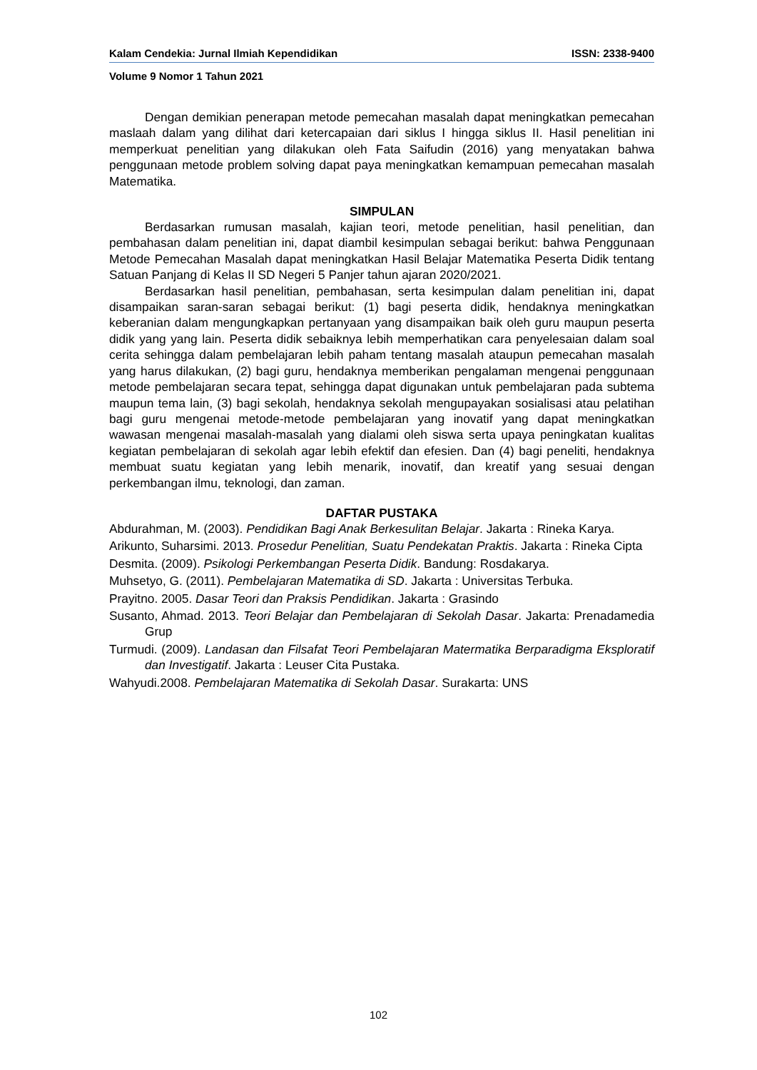Kalam Cendekia: Jurnal Ilmiah Kependidikan ISSN: 2338-9400
Volume 9 Nomor 1 Tahun 2021
Dengan demikian penerapan metode pemecahan masalah dapat meningkatkan pemecahan maslaah dalam yang dilihat dari ketercapaian dari siklus I hingga siklus II. Hasil penelitian ini memperkuat penelitian yang dilakukan oleh Fata Saifudin (2016) yang menyatakan bahwa penggunaan metode problem solving dapat paya meningkatkan kemampuan pemecahan masalah Matematika.
SIMPULAN
Berdasarkan rumusan masalah, kajian teori, metode penelitian, hasil penelitian, dan pembahasan dalam penelitian ini, dapat diambil kesimpulan sebagai berikut: bahwa Penggunaan Metode Pemecahan Masalah dapat meningkatkan Hasil Belajar Matematika Peserta Didik tentang Satuan Panjang di Kelas II SD Negeri 5 Panjer tahun ajaran 2020/2021.
Berdasarkan hasil penelitian, pembahasan, serta kesimpulan dalam penelitian ini, dapat disampaikan saran-saran sebagai berikut: (1) bagi peserta didik, hendaknya meningkatkan keberanian dalam mengungkapkan pertanyaan yang disampaikan baik oleh guru maupun peserta didik yang yang lain. Peserta didik sebaiknya lebih memperhatikan cara penyelesaian dalam soal cerita sehingga dalam pembelajaran lebih paham tentang masalah ataupun pemecahan masalah yang harus dilakukan, (2) bagi guru, hendaknya memberikan pengalaman mengenai penggunaan metode pembelajaran secara tepat, sehingga dapat digunakan untuk pembelajaran pada subtema maupun tema lain, (3) bagi sekolah, hendaknya sekolah mengupayakan sosialisasi atau pelatihan bagi guru mengenai metode-metode pembelajaran yang inovatif yang dapat meningkatkan wawasan mengenai masalah-masalah yang dialami oleh siswa serta upaya peningkatan kualitas kegiatan pembelajaran di sekolah agar lebih efektif dan efesien. Dan (4) bagi peneliti, hendaknya membuat suatu kegiatan yang lebih menarik, inovatif, dan kreatif yang sesuai dengan perkembangan ilmu, teknologi, dan zaman.
DAFTAR PUSTAKA
Abdurahman, M. (2003). Pendidikan Bagi Anak Berkesulitan Belajar. Jakarta : Rineka Karya.
Arikunto, Suharsimi. 2013. Prosedur Penelitian, Suatu Pendekatan Praktis. Jakarta : Rineka Cipta
Desmita. (2009). Psikologi Perkembangan Peserta Didik. Bandung: Rosdakarya.
Muhsetyo, G. (2011). Pembelajaran Matematika di SD. Jakarta : Universitas Terbuka.
Prayitno. 2005. Dasar Teori dan Praksis Pendidikan. Jakarta : Grasindo
Susanto, Ahmad. 2013. Teori Belajar dan Pembelajaran di Sekolah Dasar. Jakarta: Prenadamedia Grup
Turmudi. (2009). Landasan dan Filsafat Teori Pembelajaran Matermatika Berparadigma Eksploratif dan Investigatif. Jakarta : Leuser Cita Pustaka.
Wahyudi.2008. Pembelajaran Matematika di Sekolah Dasar. Surakarta: UNS
102